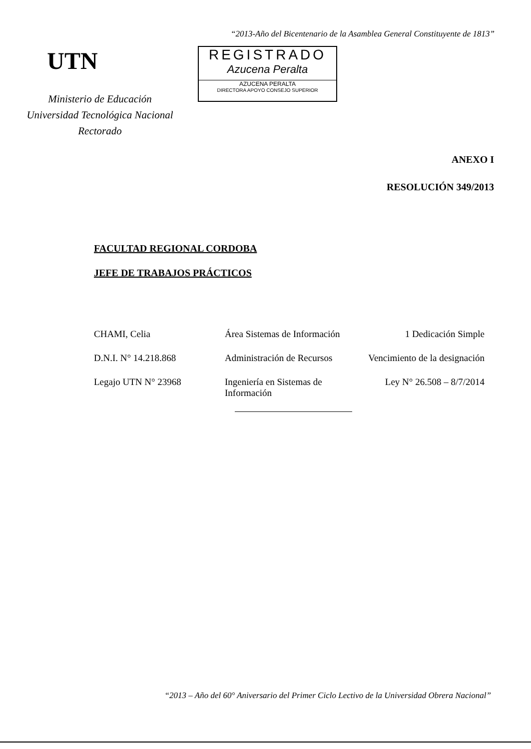“2013-Año del Bicentenario de la Asamblea General Constituyente de 1813”
UTN
Ministerio de Educación
Universidad Tecnológica Nacional
Rectorado
REGISTRADO
Azucena Peralta
AZUCENA PERALTA
DIRECTORA APOYO CONSEJO SUPERIOR
ANEXO I
RESOLUCIÓN 349/2013
FACULTAD REGIONAL CORDOBA
JEFE DE TRABAJOS PRÁCTICOS
CHAMI, Celia Área Sistemas de Información
1 Dedicación Simple
D.N.I. N° 14.218.868 Administración de Recursos
Vencimiento de la designación
Legajo UTN N° 23968 Ingeniería en Sistemas de Información
Ley N° 26.508 – 8/7/2014
“2013 – Año del 60° Aniversario del Primer Ciclo Lectivo de la Universidad Obrera Nacional”